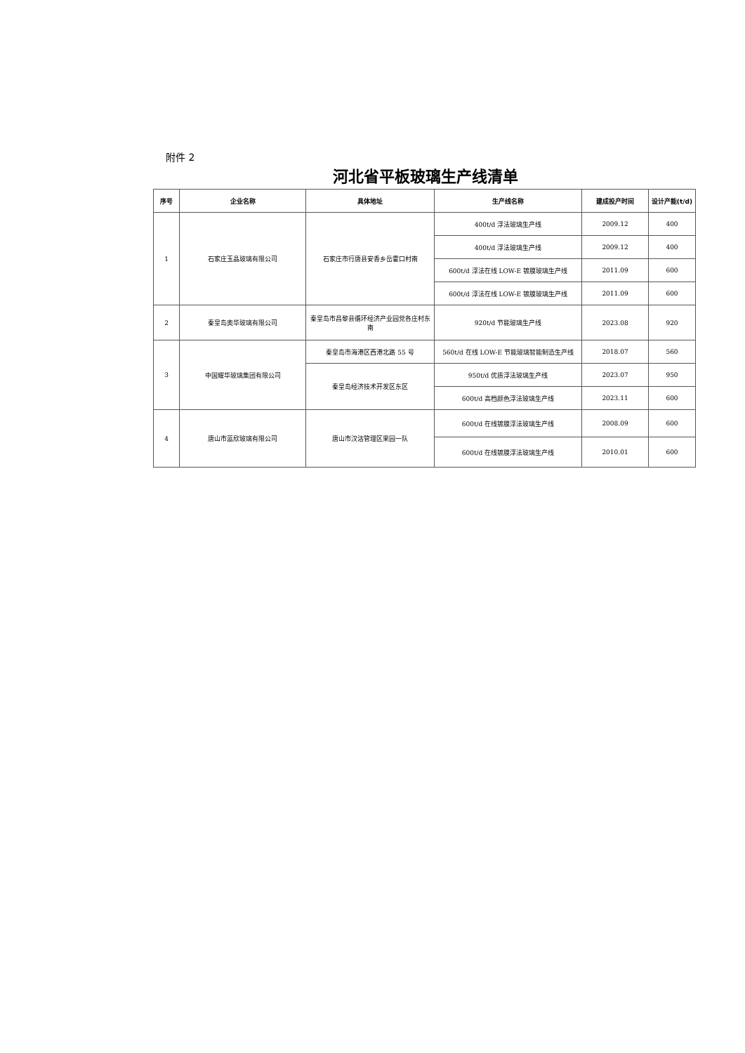附件 2
河北省平板玻璃生产线清单
| 序号 | 企业名称 | 具体地址 | 生产线名称 | 建成投产时间 | 设计产能(t/d) |
| --- | --- | --- | --- | --- | --- |
| 1 | 石家庄玉晶玻璃有限公司 | 石家庄市行唐县安香乡岳霍口村南 | 400t/d 浮法玻璃生产线 | 2009.12 | 400 |
| | | | 400t/d 浮法玻璃生产线 | 2009.12 | 400 |
| | | | 600t/d 浮法在线 LOW-E 镀膜玻璃生产线 | 2011.09 | 600 |
| | | | 600t/d 浮法在线 LOW-E 镀膜玻璃生产线 | 2011.09 | 600 |
| 2 | 秦皇岛奥华玻璃有限公司 | 秦皇岛市昌黎县循环经济产业园党各庄村东南 | 920t/d 节能玻璃生产线 | 2023.08 | 920 |
| 3 | 中国耀华玻璃集团有限公司 | 秦皇岛市海港区西港北路 55 号 | 560t/d 在线 LOW-E 节能玻璃智能制造生产线 | 2018.07 | 560 |
| | | 秦皇岛经济技术开发区东区 | 950t/d 优质浮法玻璃生产线 | 2023.07 | 950 |
| | | | 600t/d 高档颜色浮法玻璃生产线 | 2023.11 | 600 |
| 4 | 唐山市蓝欣玻璃有限公司 | 唐山市汉沽管理区果园一队 | 600t/d 在线镀膜浮法玻璃生产线 | 2008.09 | 600 |
| | | | 600t/d 在线镀膜浮法玻璃生产线 | 2010.01 | 600 |